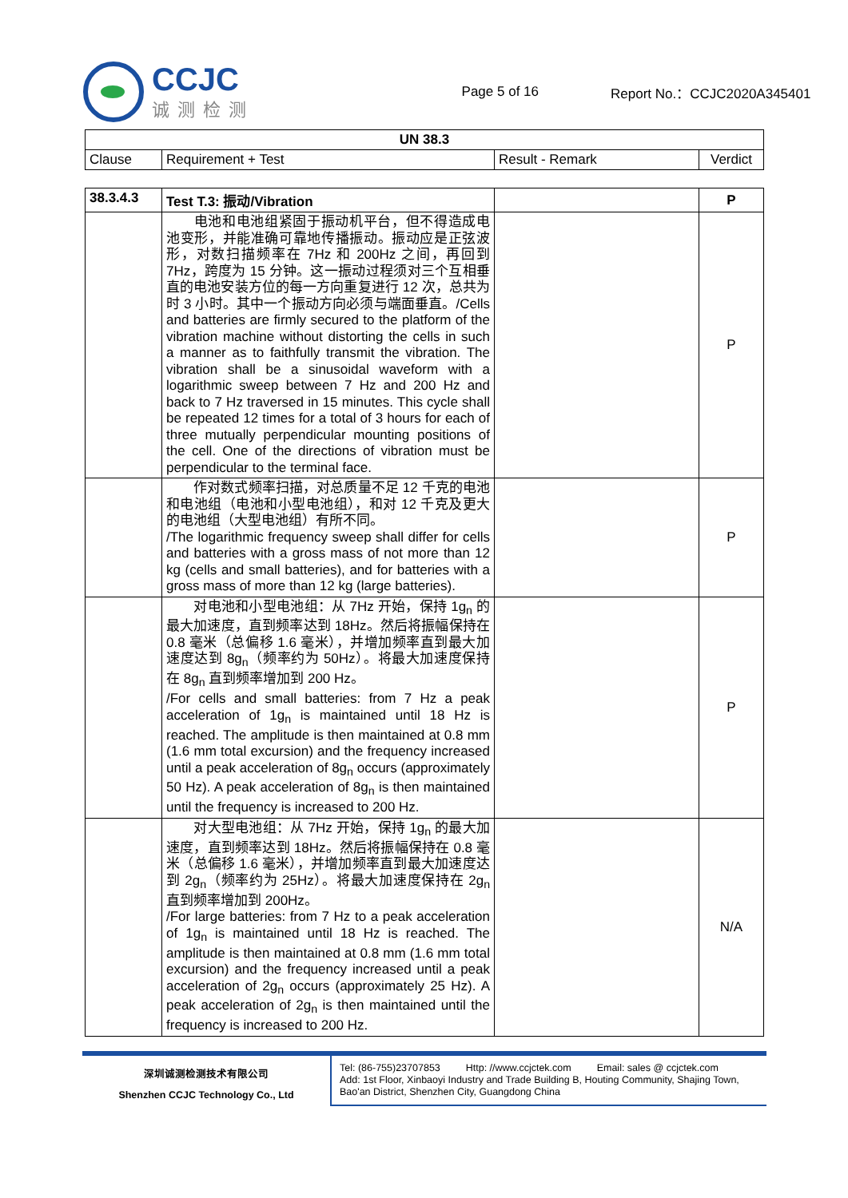CCJC
诚测检测
Page 5 of 16 Report No.：CCJC2020A345401
| UN 38.3 | | | |
| --- | --- | --- | --- |
| Clause | Requirement + Test | Result - Remark | Verdict |
| 38.3.4.3 | Test T.3: 振动/Vibration | | P |
| | 电池和电池组紧固于振动机平台，但不得造成电池变形，并能准确可靠地传播振动。振动应是正弦波形，对数扫描频率在 7Hz 和 200Hz 之间，再回到 7Hz，跨度为 15 分钟。这一振动过程须对三个互相垂直的电池安装方位的每一方向重复进行 12 次，总共为时 3 小时。其中一个振动方向必须与端面垂直。/Cells and batteries are firmly secured to the platform of the vibration machine without distorting the cells in such a manner as to faithfully transmit the vibration. The vibration shall be a sinusoidal waveform with a logarithmic sweep between 7 Hz and 200 Hz and back to 7 Hz traversed in 15 minutes. This cycle shall be repeated 12 times for a total of 3 hours for each of three mutually perpendicular mounting positions of the cell. One of the directions of vibration must be perpendicular to the terminal face. | | P |
| | 作对数式频率扫描，对总质量不足 12 千克的电池和电池组（电池和小型电池组），和对 12 千克及更大的电池组（大型电池组）有所不同。 /The logarithmic frequency sweep shall differ for cells and batteries with a gross mass of not more than 12 kg (cells and small batteries), and for batteries with a gross mass of more than 12 kg (large batteries). | | P |
| | 对电池和小型电池组：从 7Hz 开始，保持 1g<sub>n</sub> 的最大加速度，直到频率达到 18Hz。然后将振幅保持在 0.8 毫米（总偏移 1.6 毫米），并增加频率直到最大加速度达到 8g<sub>n</sub>（频率约为 50Hz）。将最大加速度保持在 8g<sub>n</sub> 直到频率增加到 200 Hz。 /For cells and small batteries: from 7 Hz a peak acceleration of 1g<sub>n</sub> is maintained until 18 Hz is reached. The amplitude is then maintained at 0.8 mm (1.6 mm total excursion) and the frequency increased until a peak acceleration of 8g<sub>n</sub> occurs (approximately 50 Hz). A peak acceleration of 8g<sub>n</sub> is then maintained until the frequency is increased to 200 Hz. | | P |
| | 对大型电池组：从 7Hz 开始，保持 1g<sub>n</sub> 的最大加速度，直到频率达到 18Hz。然后将振幅保持在 0.8 毫米（总偏移 1.6 毫米），并增加频率直到最大加速度达到 2g<sub>n</sub>（频率约为 25Hz）。将最大加速度保持在 2g<sub>n</sub> 直到频率增加到 200Hz。 /For large batteries: from 7 Hz to a peak acceleration of 1g<sub>n</sub> is maintained until 18 Hz is reached. The amplitude is then maintained at 0.8 mm (1.6 mm total excursion) and the frequency increased until a peak acceleration of 2g<sub>n</sub> occurs (approximately 25 Hz). A peak acceleration of 2g<sub>n</sub> is then maintained until the frequency is increased to 200 Hz. | | N/A |
深圳诚测检测技术有限公司
Shenzhen CCJC Technology Co., Ltd
Tel: (86-755)23707853    Http: //www.ccjctek.com    Email: sales @ ccjctek.com
Add: 1st Floor, Xinbaoyi Industry and Trade Building B, Houting Community, Shajing Town, Bao'an District, Shenzhen City, Guangdong China